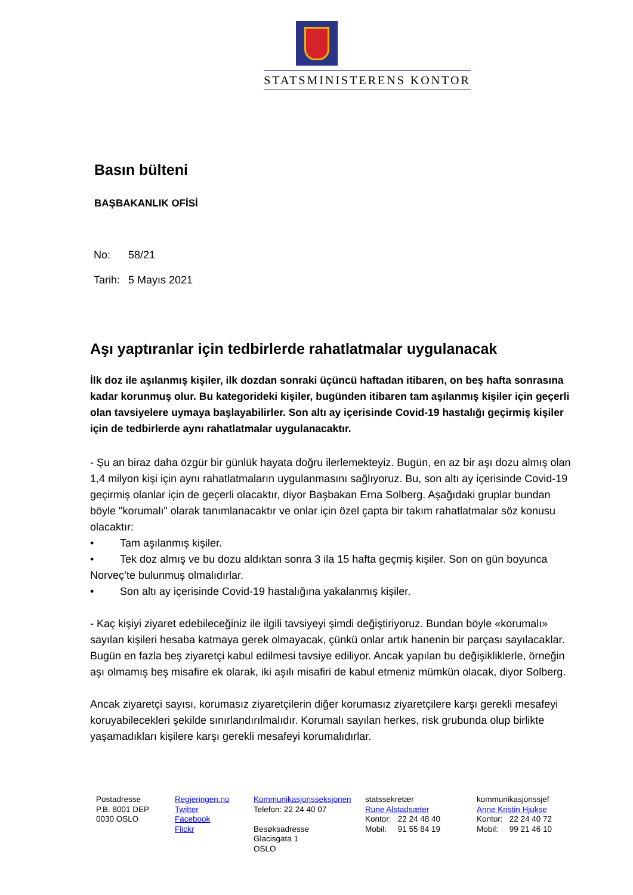STATSMINISTERENS KONTOR
Basın bülteni
BAŞBAKANLIK OFİSİ
No: 58/21
Tarih: 5 Mayıs 2021
Aşı yaptıranlar için tedbirlerde rahatlatmalar uygulanacak
İlk doz ile aşılanmış kişiler, ilk dozdan sonraki üçüncü haftadan itibaren, on beş hafta sonrasına kadar korunmuş olur. Bu kategorideki kişiler, bugünden itibaren tam aşılanmış kişiler için geçerli olan tavsiyelere uymaya başlayabilirler. Son altı ay içerisinde Covid-19 hastalığı geçirmiş kişiler için de tedbirlerde aynı rahatlatmalar uygulanacaktır.
- Şu an biraz daha özgür bir günlük hayata doğru ilerlemekteyiz. Bugün, en az bir aşı dozu almış olan 1,4 milyon kişi için aynı rahatlatmaların uygulanmasını sağlıyoruz. Bu, son altı ay içerisinde Covid-19 geçirmiş olanlar için de geçerli olacaktır, diyor Başbakan Erna Solberg. Aşağıdaki gruplar bundan böyle "korumalı" olarak tanımlanacaktır ve onlar için özel çapta bir takım rahatlatmalar söz konusu olacaktır:
• Tam aşılanmış kişiler.
• Tek doz almış ve bu dozu aldıktan sonra 3 ila 15 hafta geçmiş kişiler. Son on gün boyunca Norveç’te bulunmuş olmalıdırlar.
• Son altı ay içerisinde Covid-19 hastalığına yakalanmış kişiler.
- Kaç kişiyi ziyaret edebileceğiniz ile ilgili tavsiyeyi şimdi değiştiriyoruz. Bundan böyle «korumalı» sayılan kişileri hesaba katmaya gerek olmayacak, çünkü onlar artık hanenin bir parçası sayılacaklar. Bugün en fazla beş ziyaretçi kabul edilmesi tavsiye ediliyor. Ancak yapılan bu değişikliklerle, örneğin aşı olmamış beş misafire ek olarak, iki aşılı misafiri de kabul etmeniz mümkün olacak, diyor Solberg.
Ancak ziyaretçi sayısı, korumasız ziyaretçilerin diğer korumasız ziyaretçilere karşı gerekli mesafeyi koruyabilecekleri şekilde sınırlandırılmalıdır. Korumalı sayılan herkes, risk grubunda olup birlikte yaşamadıkları kişilere karşı gerekli mesafeyi korumalıdırlar.
Postadresse
P.B. 8001 DEP
0030 OSLO
Regjeringen.no
Twitter
Facebook
Flickr
Kommunikasjonsseksjonen
Telefon: 22 24 40 07
Besøksadresse
Glacisgata 1
OSLO
statssekretær
Rune Alstadsæter
Kontor: 22 24 48 40
Mobil: 91 55 84 19
kommunikasjonssjef
Anne Kristin Hjukse
Kontor: 22 24 40 72
Mobil: 99 21 46 10